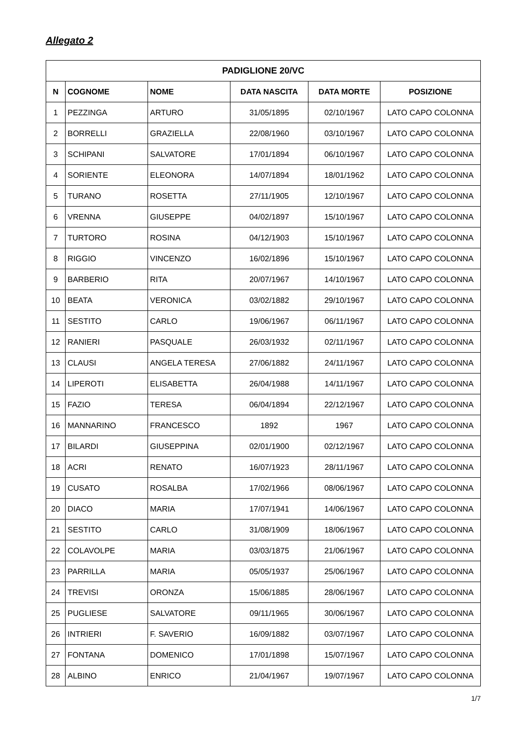Allegato 2
| PADIGLIONE 20/VC | | | | | |
| --- | --- | --- | --- | --- | --- |
| N | COGNOME | NOME | DATA NASCITA | DATA MORTE | POSIZIONE |
| 1 | PEZZINGA | ARTURO | 31/05/1895 | 02/10/1967 | LATO CAPO COLONNA |
| 2 | BORRELLI | GRAZIELLA | 22/08/1960 | 03/10/1967 | LATO CAPO COLONNA |
| 3 | SCHIPANI | SALVATORE | 17/01/1894 | 06/10/1967 | LATO CAPO COLONNA |
| 4 | SORIENTE | ELEONORA | 14/07/1894 | 18/01/1962 | LATO CAPO COLONNA |
| 5 | TURANO | ROSETTA | 27/11/1905 | 12/10/1967 | LATO CAPO COLONNA |
| 6 | VRENNA | GIUSEPPE | 04/02/1897 | 15/10/1967 | LATO CAPO COLONNA |
| 7 | TURTORO | ROSINA | 04/12/1903 | 15/10/1967 | LATO CAPO COLONNA |
| 8 | RIGGIO | VINCENZO | 16/02/1896 | 15/10/1967 | LATO CAPO COLONNA |
| 9 | BARBERIO | RITA | 20/07/1967 | 14/10/1967 | LATO CAPO COLONNA |
| 10 | BEATA | VERONICA | 03/02/1882 | 29/10/1967 | LATO CAPO COLONNA |
| 11 | SESTITO | CARLO | 19/06/1967 | 06/11/1967 | LATO CAPO COLONNA |
| 12 | RANIERI | PASQUALE | 26/03/1932 | 02/11/1967 | LATO CAPO COLONNA |
| 13 | CLAUSI | ANGELA TERESA | 27/06/1882 | 24/11/1967 | LATO CAPO COLONNA |
| 14 | LIPEROTI | ELISABETTA | 26/04/1988 | 14/11/1967 | LATO CAPO COLONNA |
| 15 | FAZIO | TERESA | 06/04/1894 | 22/12/1967 | LATO CAPO COLONNA |
| 16 | MANNARINO | FRANCESCO | 1892 | 1967 | LATO CAPO COLONNA |
| 17 | BILARDI | GIUSEPPINA | 02/01/1900 | 02/12/1967 | LATO CAPO COLONNA |
| 18 | ACRI | RENATO | 16/07/1923 | 28/11/1967 | LATO CAPO COLONNA |
| 19 | CUSATO | ROSALBA | 17/02/1966 | 08/06/1967 | LATO CAPO COLONNA |
| 20 | DIACO | MARIA | 17/07/1941 | 14/06/1967 | LATO CAPO COLONNA |
| 21 | SESTITO | CARLO | 31/08/1909 | 18/06/1967 | LATO CAPO COLONNA |
| 22 | COLAVOLPE | MARIA | 03/03/1875 | 21/06/1967 | LATO CAPO COLONNA |
| 23 | PARRILLA | MARIA | 05/05/1937 | 25/06/1967 | LATO CAPO COLONNA |
| 24 | TREVISI | ORONZA | 15/06/1885 | 28/06/1967 | LATO CAPO COLONNA |
| 25 | PUGLIESE | SALVATORE | 09/11/1965 | 30/06/1967 | LATO CAPO COLONNA |
| 26 | INTRIERI | F. SAVERIO | 16/09/1882 | 03/07/1967 | LATO CAPO COLONNA |
| 27 | FONTANA | DOMENICO | 17/01/1898 | 15/07/1967 | LATO CAPO COLONNA |
| 28 | ALBINO | ENRICO | 21/04/1967 | 19/07/1967 | LATO CAPO COLONNA |
1/7